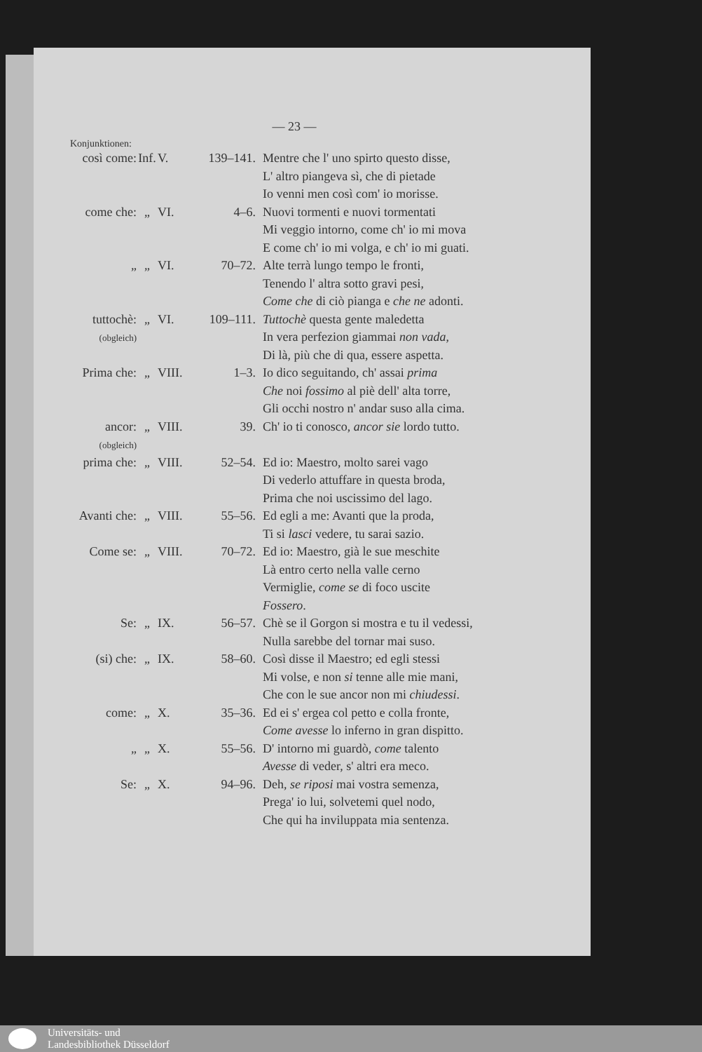— 23 —
Konjunktionen:
| così come: | Inf. | V. | 139–141. | Mentre che l' uno spirto questo disse, L' altro piangeva sì, che di pietade Io venni men così com' io morisse. |
| come che: | „ | VI. | 4–6. | Nuovi tormenti e nuovi tormentati Mi veggio intorno, come ch' io mi mova E come ch' io mi volga, e ch' io mi guati. |
| „ | „ | VI. | 70–72. | Alte terrà lungo tempo le fronti, Tenendo l' altra sotto gravi pesi, Come che di ciò pianga e che ne adonti. |
| tuttochè: (obgleich) | „ | VI. | 109–111. | Tuttochè questa gente maledetta In vera perfezion giammai non vada , Di là, più che di qua, essere aspetta. |
| Prima che: | „ | VIII. | 1–3. | Io dico seguitando, ch' assai prima Che noi fossimo al piè dell' alta torre, Gli occhi nostro n' andar suso alla cima. |
| ancor: (obgleich) | „ | VIII. | 39. | Ch' io ti conosco, ancor sie lordo tutto. |
| prima che: | „ | VIII. | 52–54. | Ed io: Maestro, molto sarei vago Di vederlo attuffare in questa broda, Prima che noi uscissimo del lago. |
| Avanti che: | „ | VIII. | 55–56. | Ed egli a me: Avanti que la proda, Ti si lasci vedere, tu sarai sazio. |
| Come se: | „ | VIII. | 70–72. | Ed io: Maestro, già le sue meschite Là entro certo nella valle cerno Vermiglie, come se di foco uscite Fossero . |
| Se: | „ | IX. | 56–57. | Chè se il Gorgon si mostra e tu il vedessi, Nulla sarebbe del tornar mai suso. |
| (si) che: | „ | IX. | 58–60. | Così disse il Maestro; ed egli stessi Mi volse, e non si tenne alle mie mani, Che con le sue ancor non mi chiudessi . |
| come: | „ | X. | 35–36. | Ed ei s' ergea col petto e colla fronte, Come avesse lo inferno in gran dispitto. |
| „ | „ | X. | 55–56. | D' intorno mi guardò, come talento Avesse di veder, s' altri era meco. |
| Se: | „ | X. | 94–96. | Deh, se riposi mai vostra semenza, Prega' io lui, solvetemi quel nodo, Che qui ha inviluppata mia sentenza. |
Universitäts- und
Landesbibliothek Düsseldorf